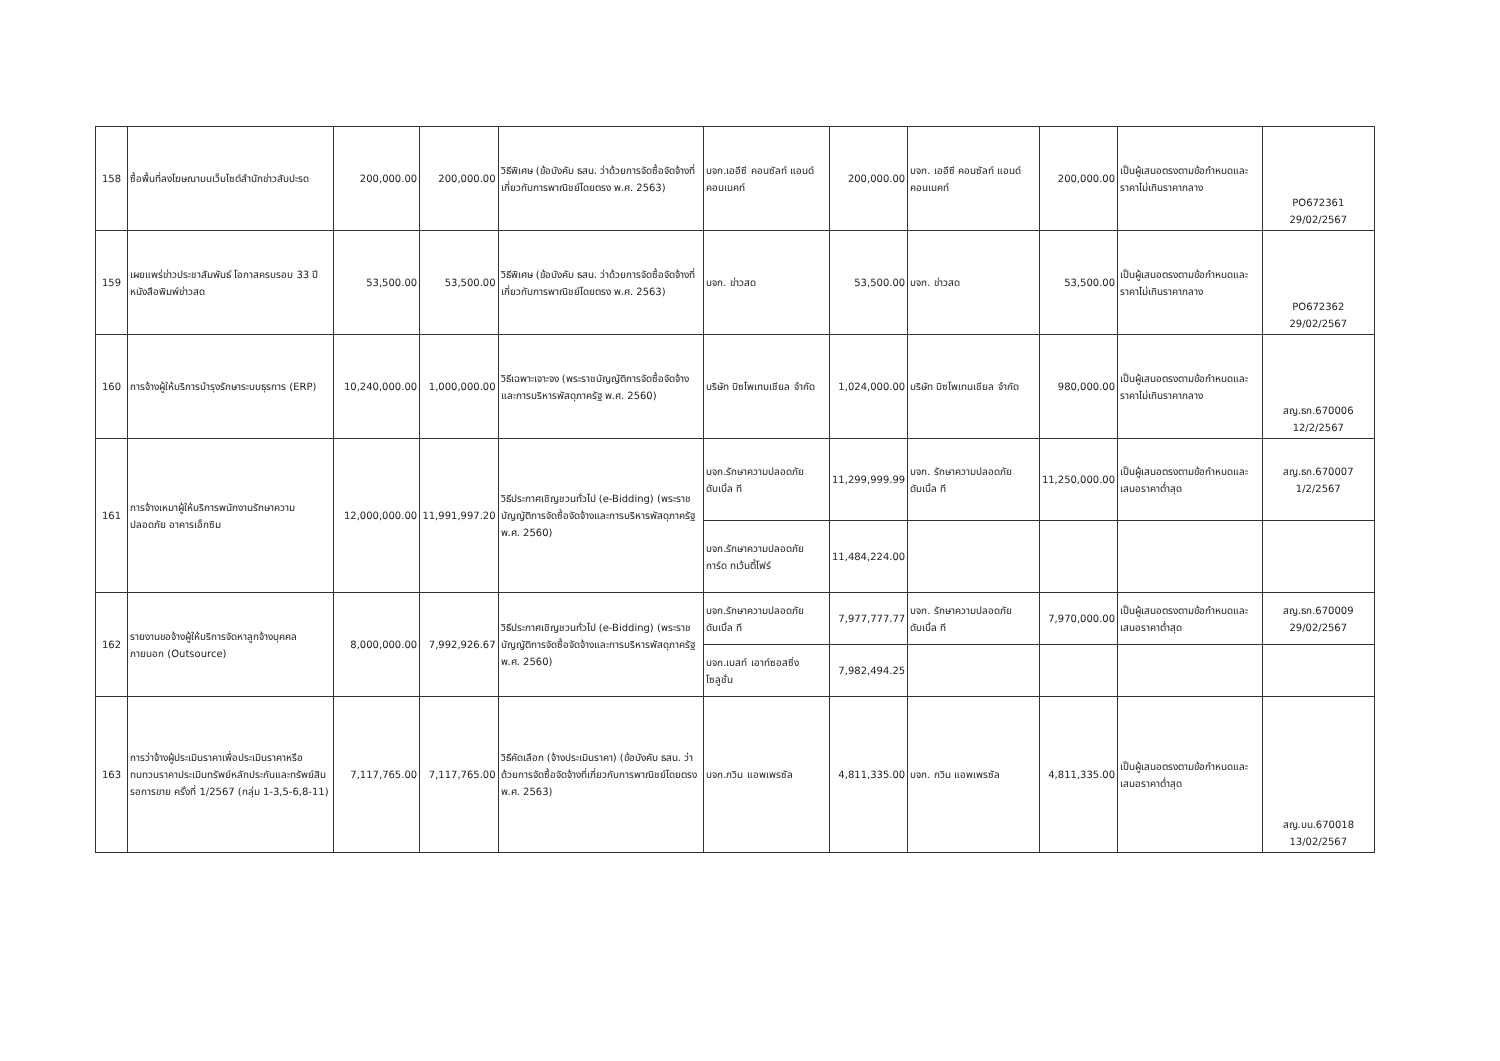| 158 | ซื้อพื้นที่ลงโฆษณาบนเว็บไซต์สำนักข่าวสับปะรด | 200,000.00 | 200,000.00 | วิธีพิเศษ (ข้อบังคับ ธสน. ว่าด้วยการจัดซื้อจัดจ้างที่เกี่ยวกับการพาณิชย์โดยตรง พ.ศ. 2563) | บจก.เออีซี คอนซัลท์ แอนด์ คอนเนคท์ | 200,000.00 | บจก. เออีซี คอนซัลท์ แอนด์ คอนเนคท์ | 200,000.00 | เป็นผู้เสนอตรงตามข้อกำหนดและราคาไม่เกินราคากลาง | PO672361 29/02/2567 |
| 159 | เผยแพร่ข่าวประชาสัมพันธ์ โอกาสครบรอบ 33 ปี หนังสือพิมพ์ข่าวสด | 53,500.00 | 53,500.00 | วิธีพิเศษ (ข้อบังคับ ธสน. ว่าด้วยการจัดซื้อจัดจ้างที่เกี่ยวกับการพาณิชย์โดยตรง พ.ศ. 2563) | บจก. ข่าวสด | 53,500.00 | บจก. ข่าวสด | 53,500.00 | เป็นผู้เสนอตรงตามข้อกำหนดและราคาไม่เกินราคากลาง | PO672362 29/02/2567 |
| 160 | การจ้างผู้ให้บริการบำรุงรักษาระบบธุรการ (ERP) | 10,240,000.00 | 1,000,000.00 | วิธีเฉพาะเจาะจง (พระราชบัญญัติการจัดซื้อจัดจ้างและการบริหารพัสดุภาครัฐ พ.ศ. 2560) | บริษัท บิซโพเทนเชียล จำกัด | 1,024,000.00 | บริษัท บิซโพเทนเชียล จำกัด | 980,000.00 | เป็นผู้เสนอตรงตามข้อกำหนดและราคาไม่เกินราคากลาง | สญ.ธก.670006 12/2/2567 |
| 161 | การจ้างเหมาผู้ให้บริการพนักงานรักษาความปลอดภัย อาคารเอ็กซิม | 12,000,000.00 | 11,991,997.20 | วิธีประกาศเชิญชวนทั่วไป (e-Bidding) (พระราชบัญญัติการจัดซื้อจัดจ้างและการบริหารพัสดุภาครัฐ พ.ศ. 2560) | บจก.รักษาความปลอดภัย ดับเบิ้ล ที | 11,299,999.99 | บจก. รักษาความปลอดภัย ดับเบิ้ล ที | 11,250,000.00 | เป็นผู้เสนอตรงตามข้อกำหนดและเสนอราคาต่ำสุด | สญ.ธก.670007 1/2/2567 |
| | | | | | บจก.รักษาความปลอดภัย การ์ด ทเว้นตี้โฟร์ | 11,484,224.00 | | | | |
| 162 | รายงานขอจ้างผู้ให้บริการจัดหาลูกจ้างบุคคลภายนอก (Outsource) | 8,000,000.00 | 7,992,926.67 | วิธีประกาศเชิญชวนทั่วไป (e-Bidding) (พระราชบัญญัติการจัดซื้อจัดจ้างและการบริหารพัสดุภาครัฐ พ.ศ. 2560) | บจก.รักษาความปลอดภัย ดับเบิ้ล ที | 7,977,777.77 | บจก. รักษาความปลอดภัย ดับเบิ้ล ที | 7,970,000.00 | เป็นผู้เสนอตรงตามข้อกำหนดและเสนอราคาต่ำสุด | สญ.ธก.670009 29/02/2567 |
| | | | | | บจก.เบสท์ เอาท์ซอสซิ่ง โซลูชั่น | 7,982,494.25 | | | | |
| 163 | การว่าจ้างผู้ประเมินราคาเพื่อประเมินราคาหรือทบทวนราคาประเมินทรัพย์หลักประกันและทรัพย์สินรอการขาย ครั้งที่ 1/2567 (กลุ่ม 1-3,5-6,8-11) | 7,117,765.00 | 7,117,765.00 | วิธีคัดเลือก (จ้างประเมินราคา) (ข้อบังคับ ธสน. ว่าด้วยการจัดซื้อจัดจ้างที่เกี่ยวกับการพาณิชย์โดยตรง พ.ศ. 2563) | บจก.กวิน แอพเพรซัล | 4,811,335.00 | บจก. กวิน แอพเพรซัล | 4,811,335.00 | เป็นผู้เสนอตรงตามข้อกำหนดและเสนอราคาต่ำสุด | สญ.บน.670018 13/02/2567 |